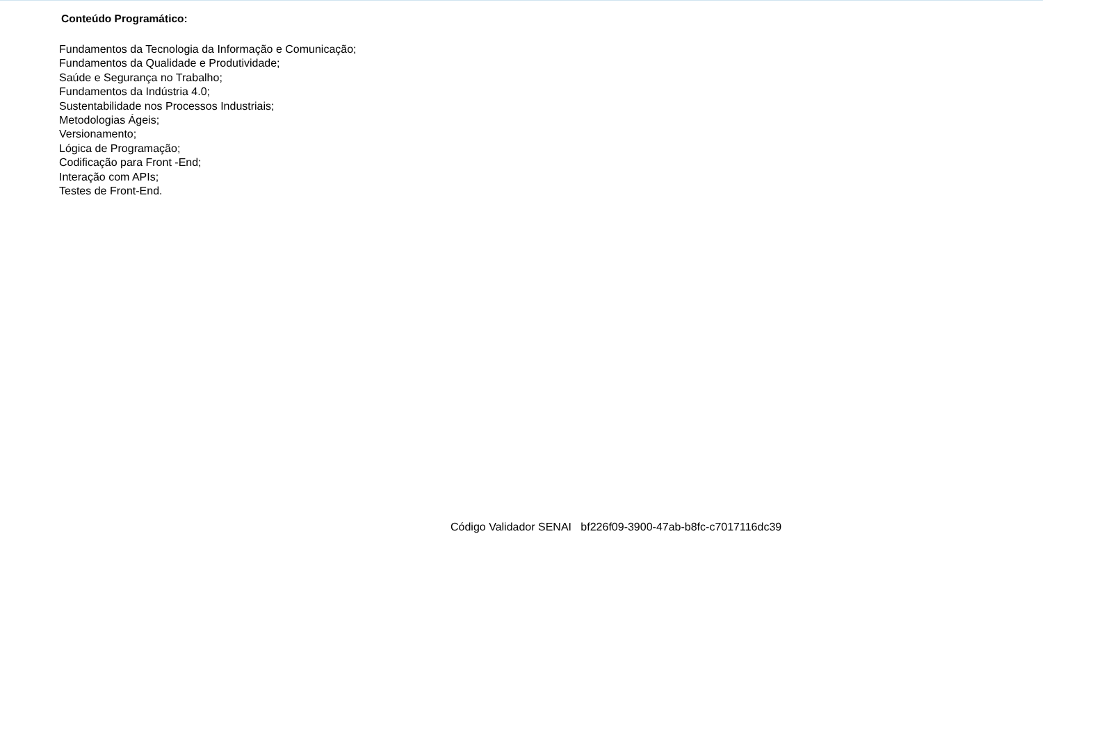Conteúdo Programático:
Fundamentos da Tecnologia da Informação e Comunicação;
Fundamentos da Qualidade e Produtividade;
Saúde e Segurança no Trabalho;
Fundamentos da Indústria 4.0;
Sustentabilidade nos Processos Industriais;
Metodologias Ágeis;
Versionamento;
Lógica de Programação;
Codificação para Front -End;
Interação com APIs;
Testes de Front-End.
Código Validador SENAI bf226f09-3900-47ab-b8fc-c7017116dc39